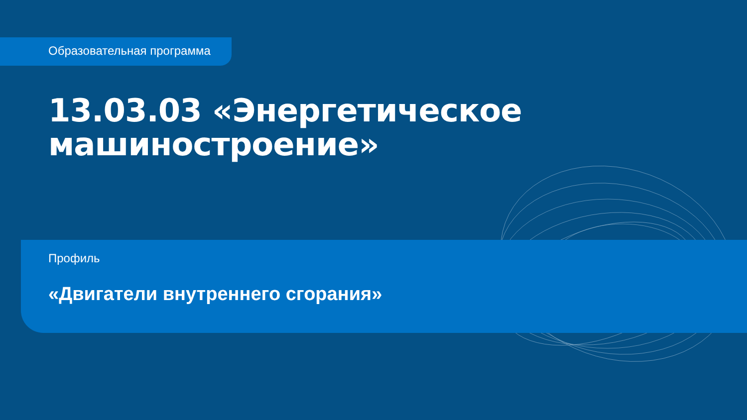Образовательная программа
13.03.03 «Энергетическое
машиностроение»
Профиль
«Двигатели внутреннего сгорания»